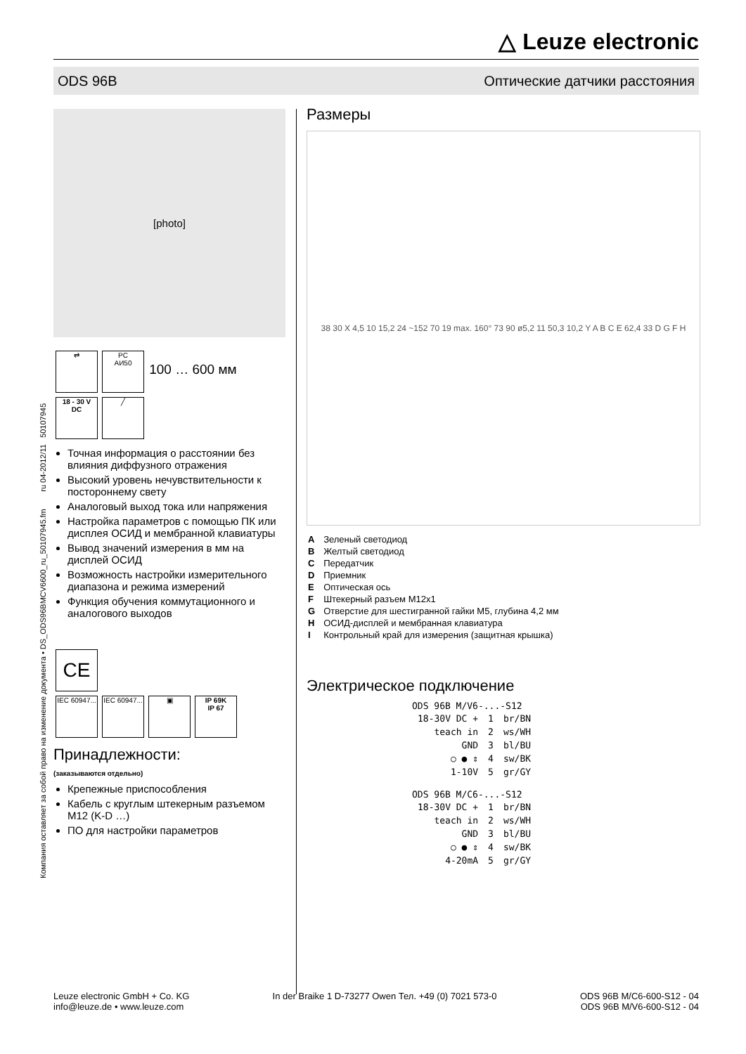△ Leuze electronic
ODS 96B Оптические датчики расстояния
Компания оставляет за собой право на изменение документа • DS_ODS96BMCV6600_ru_50107945.fm ru 04-2012/11 50107945
[photo]
⇄ PC
АИ50 100 … 600 мм
18 - 30 V
DC ╱
Точная информация о расстоянии без влияния диффузного отражения
Высокий уровень нечувствительности к постороннему свету
Аналоговый выход тока или напряжения
Настройка параметров с помощью ПК или дисплея ОСИД и мембранной клавиатуры
Вывод значений измерения в мм на дисплей ОСИД
Возможность настройки измерительного диапазона и режима измерений
Функция обучения коммутационного и аналогового выходов
CE
IEC 60947... IEC 60947... ▣ IP 69K
IP 67
Принадлежности:
(заказываются отдельно)
Крепежные приспособления
Кабель с круглым штекерным разъемом M12 (K-D …)
ПО для настройки параметров
Размеры
38 30 X 4,5 10 15,2 24 ~152 70 19 max. 160° 73 90 ø5,2 11 50,3 10,2 Y A B C E 62,4 33 D G F H
| A | Зеленый светодиод |
| B | Желтый светодиод |
| C | Передатчик |
| D | Приемник |
| E | Оптическая ось |
| F | Штекерный разъем M12x1 |
| G | Отверстие для шестигранной гайки M5, глубина 4,2 мм |
| H | ОСИД-дисплей и мембранная клавиатура |
| I | Контрольный край для измерения (защитная крышка) |
Электрическое подключение
ODS 96B M/V6-...-S12
| 18-30V DC + | 1 | br/BN |
| teach in | 2 | ws/WH |
| GND | 3 | bl/BU |
| ○ ● ⇕ | 4 | sw/BK |
| 1-10V | 5 | gr/GY |
ODS 96B M/C6-...-S12
| 18-30V DC + | 1 | br/BN |
| teach in | 2 | ws/WH |
| GND | 3 | bl/BU |
| ○ ● ⇕ | 4 | sw/BK |
| 4-20mA | 5 | gr/GY |
Leuze electronic GmbH + Co. KG
info@leuze.de • www.leuze.com
In der Braike 1 D-73277 Owen Тел. +49 (0) 7021 573-0
ODS 96B M/C6-600-S12 - 04
ODS 96B M/V6-600-S12 - 04